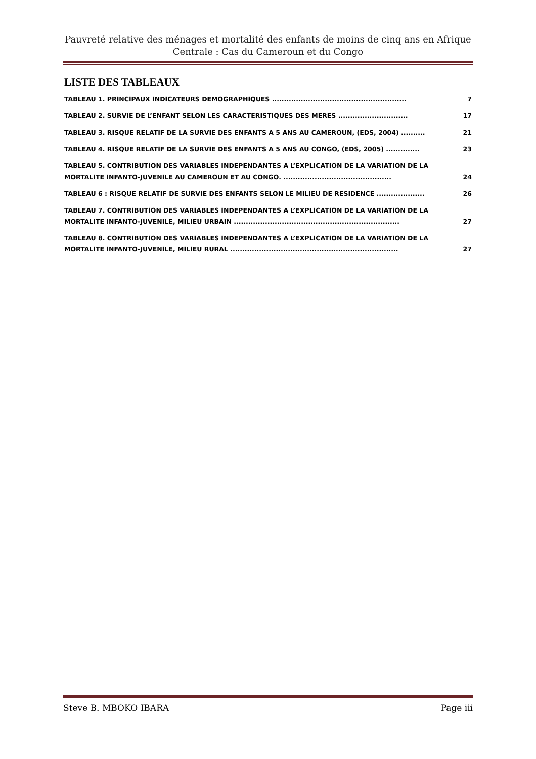Pauvreté relative des ménages et mortalité des enfants de moins de cinq ans en Afrique Centrale : Cas du Cameroun et du Congo
LISTE DES TABLEAUX
TABLEAU 1. PRINCIPAUX INDICATEURS DEMOGRAPHIQUES ........................................................ 7
TABLEAU 2. SURVIE DE L’ENFANT SELON LES CARACTERISTIQUES DES MERES ............................. 17
TABLEAU 3. RISQUE RELATIF DE LA SURVIE DES ENFANTS A 5 ANS AU CAMEROUN, (EDS, 2004) .......... 21
TABLEAU 4. RISQUE RELATIF DE LA SURVIE DES ENFANTS A 5 ANS AU CONGO, (EDS, 2005) .............. 23
TABLEAU 5. CONTRIBUTION DES VARIABLES INDEPENDANTES A L’EXPLICATION DE LA VARIATION DE LA MORTALITE INFANTO-JUVENILE AU CAMEROUN ET AU CONGO. ............................................. 24
TABLEAU 6 : RISQUE RELATIF DE SURVIE DES ENFANTS SELON LE MILIEU DE RESIDENCE .................... 26
TABLEAU 7. CONTRIBUTION DES VARIABLES INDEPENDANTES A L’EXPLICATION DE LA VARIATION DE LA MORTALITE INFANTO-JUVENILE, MILIEU URBAIN ..................................................................... 27
TABLEAU 8. CONTRIBUTION DES VARIABLES INDEPENDANTES A L’EXPLICATION DE LA VARIATION DE LA MORTALITE INFANTO-JUVENILE, MILIEU RURAL ...................................................................... 27
Steve B. MBOKO IBARA Page iii